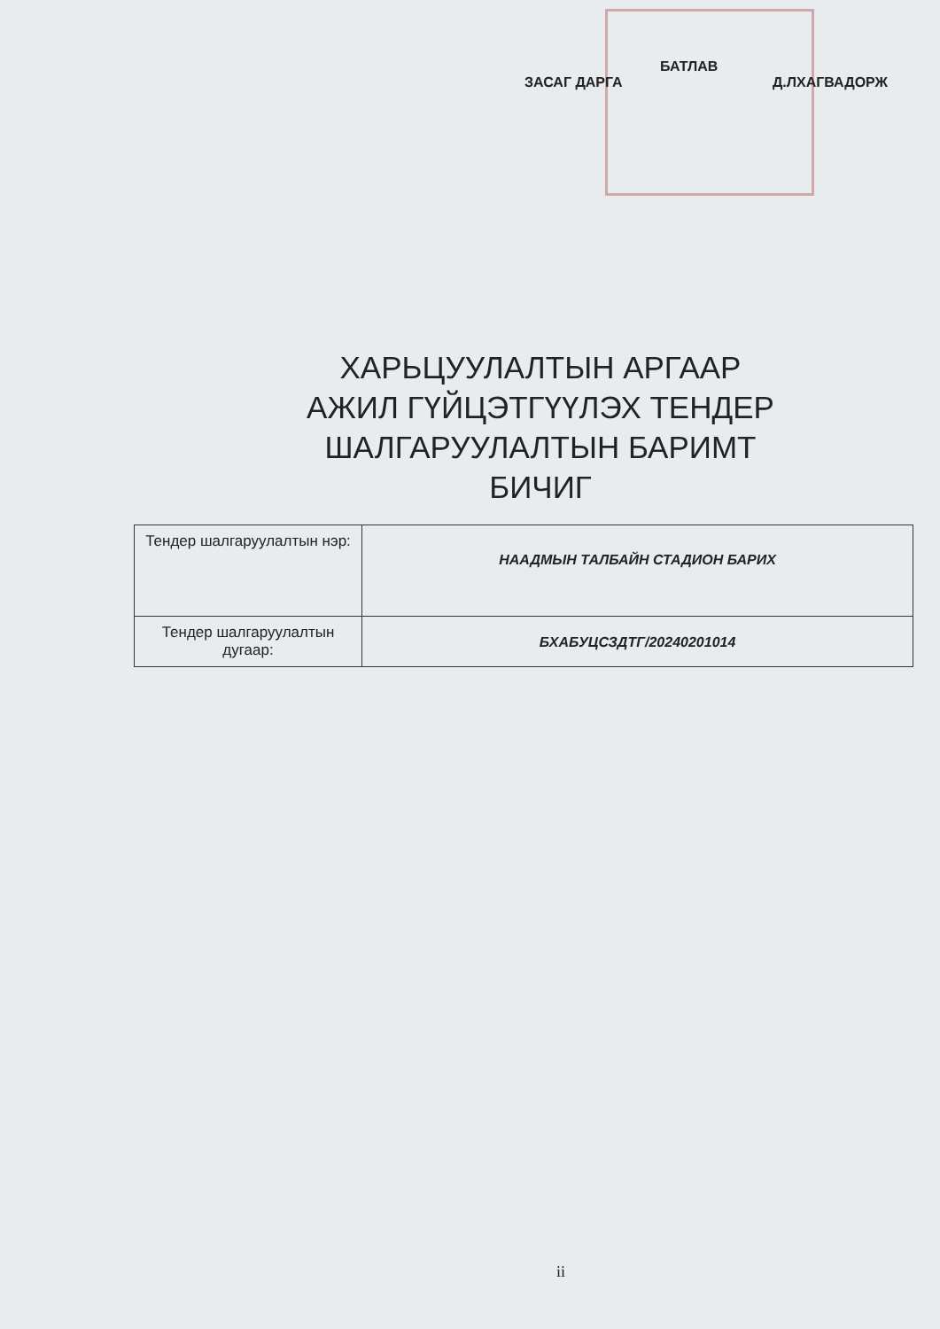БАТЛАВ
ЗАСАГ ДАРГА Д.ЛХАГВАДОРЖ
ХАРЬЦУУЛАЛТЫН АРГААР АЖИЛ ГҮЙЦЭТГҮҮЛЭХ ТЕНДЕР ШАЛГАРУУЛАЛТЫН БАРИМТ БИЧИГ
| Тендер шалгаруулалтын нэр: | НААДМЫН ТАЛБАЙН СТАДИОН БАРИХ |
| Тендер шалгаруулалтын дугаар: | БХАБУЦСЗДТГ/20240201014 |
ii